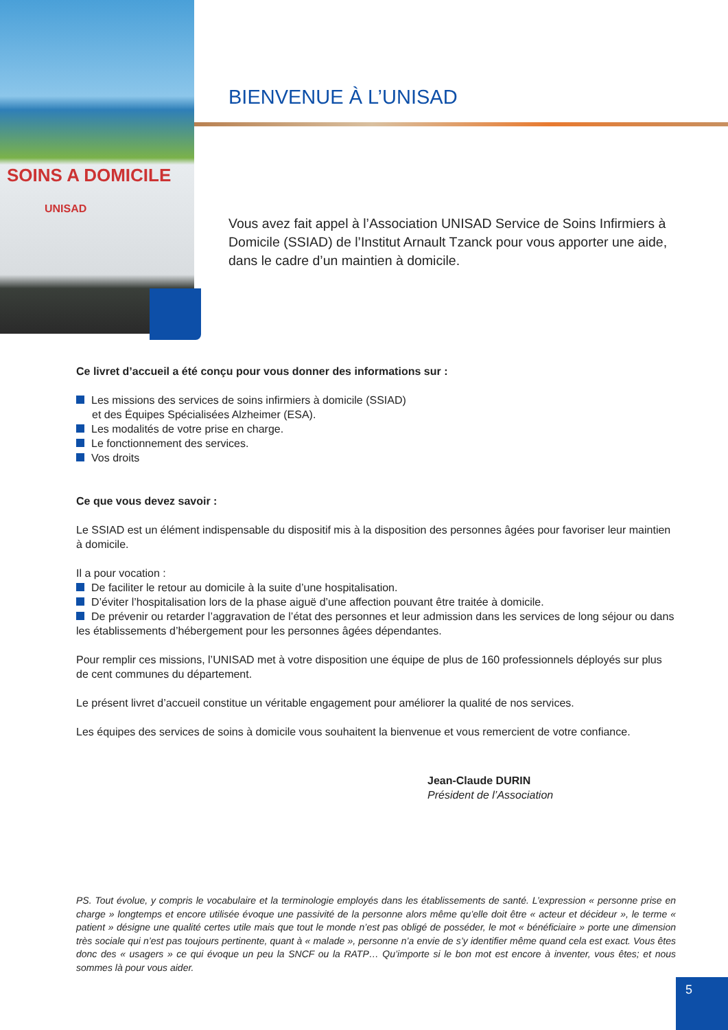SOINS A DOMICILE
UNISAD
BIENVENUE À L’UNISAD
Vous avez fait appel à l’Association UNISAD Service de Soins Infirmiers à Domicile (SSIAD) de l’Institut Arnault Tzanck pour vous apporter une aide, dans le cadre d’un maintien à domicile.
Ce livret d’accueil a été conçu pour vous donner des informations sur :
Les missions des services de soins infirmiers à domicile (SSIAD)
et des Équipes Spécialisées Alzheimer (ESA).
Les modalités de votre prise en charge.
Le fonctionnement des services.
Vos droits
Ce que vous devez savoir :
Le SSIAD est un élément indispensable du dispositif mis à la disposition des personnes âgées pour favoriser leur maintien à domicile.
Il a pour vocation :
De faciliter le retour au domicile à la suite d’une hospitalisation.
D’éviter l’hospitalisation lors de la phase aiguë d’une affection pouvant être traitée à domicile.
De prévenir ou retarder l’aggravation de l’état des personnes et leur admission dans les services de long séjour ou dans les établissements d’hébergement pour les personnes âgées dépendantes.
Pour remplir ces missions, l’UNISAD met à votre disposition une équipe de plus de 160 professionnels déployés sur plus de cent communes du département.
Le présent livret d’accueil constitue un véritable engagement pour améliorer la qualité de nos services.
Les équipes des services de soins à domicile vous souhaitent la bienvenue et vous remercient de votre confiance.
Jean-Claude DURIN
Président de l’Association
PS. Tout évolue, y compris le vocabulaire et la terminologie employés dans les établissements de santé. L’expression « personne prise en charge » longtemps et encore utilisée évoque une passivité de la personne alors même qu’elle doit être « acteur et décideur », le terme « patient » désigne une qualité certes utile mais que tout le monde n’est pas obligé de posséder, le mot « bénéficiaire » porte une dimension très sociale qui n’est pas toujours pertinente, quant à « malade », personne n’a envie de s’y identifier même quand cela est exact. Vous êtes donc des « usagers » ce qui évoque un peu la SNCF ou la RATP… Qu’importe si le bon mot est encore à inventer, vous êtes; et nous sommes là pour vous aider.
5